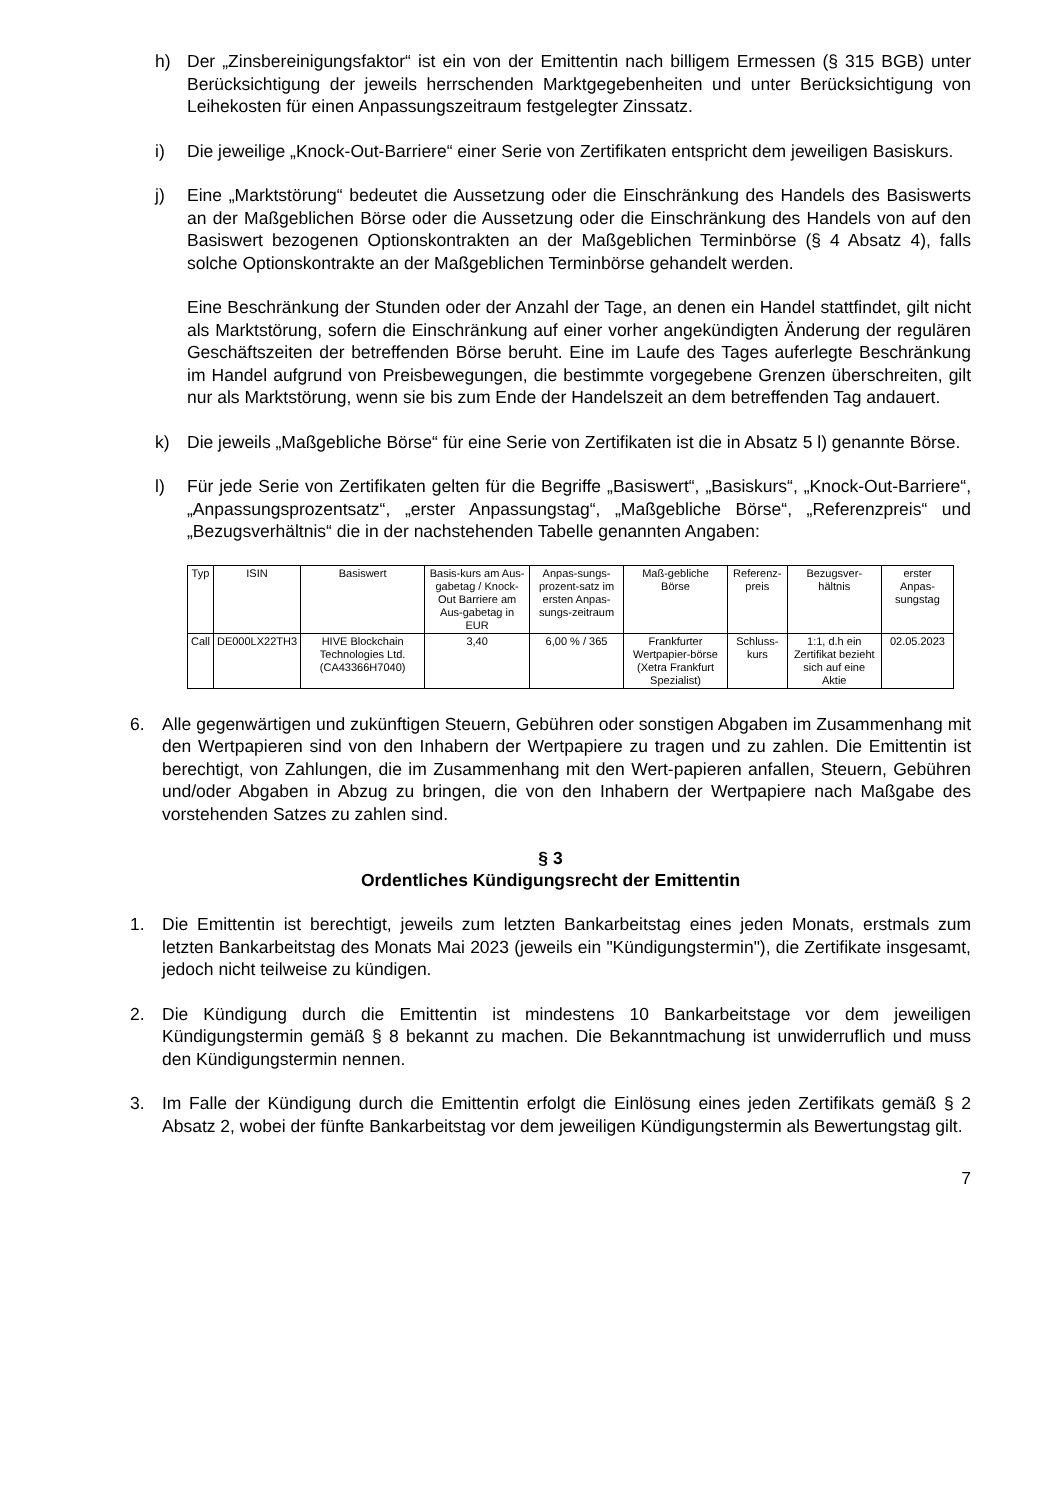h) Der „Zinsbereinigungsfaktor“ ist ein von der Emittentin nach billigem Ermessen (§ 315 BGB) unter Berücksichtigung der jeweils herrschenden Marktgegebenheiten und unter Berücksichtigung von Leihekosten für einen Anpassungszeitraum festgelegter Zinssatz.
i) Die jeweilige „Knock-Out-Barriere“ einer Serie von Zertifikaten entspricht dem jeweiligen Basiskurs.
j) Eine „Marktstörung“ bedeutet die Aussetzung oder die Einschränkung des Handels des Basiswerts an der Maßgeblichen Börse oder die Aussetzung oder die Einschränkung des Handels von auf den Basiswert bezogenen Optionskontrakten an der Maßgeblichen Terminbörse (§ 4 Absatz 4), falls solche Optionskontrakte an der Maßgeblichen Terminbörse gehandelt werden.
Eine Beschränkung der Stunden oder der Anzahl der Tage, an denen ein Handel stattfindet, gilt nicht als Marktstörung, sofern die Einschränkung auf einer vorher angekündigten Änderung der regulären Geschäftszeiten der betreffenden Börse beruht. Eine im Laufe des Tages auferlegte Beschränkung im Handel aufgrund von Preisbewegungen, die bestimmte vorgegebene Grenzen überschreiten, gilt nur als Marktstörung, wenn sie bis zum Ende der Handelszeit an dem betreffenden Tag andauert.
k) Die jeweils „Maßgebliche Börse“ für eine Serie von Zertifikaten ist die in Absatz 5 l) genannte Börse.
l) Für jede Serie von Zertifikaten gelten für die Begriffe „Basiswert“, „Basiskurs“, „Knock-Out-Barriere“, „Anpassungsprozentsatz“, „erster Anpassungstag“, „Maßgebliche Börse“, „Referenzpreis“ und „Bezugsverhältnis“ die in der nachstehenden Tabelle genannten Angaben:
| Typ | ISIN | Basiswert | Basis-kurs am Aus-gabetag / Knock-Out Barriere am Aus-gabetag in EUR | Anpas-sungs-prozent-satz im ersten Anpas-sungs-zeitraum | Maß-gebliche Börse | Referenz-preis | Bezugsver-hältnis | erster Anpas-sungstag |
| --- | --- | --- | --- | --- | --- | --- | --- | --- |
| Call | DE000LX22TH3 | HIVE Blockchain Technologies Ltd. (CA43366H7040) | 3,40 | 6,00 % / 365 | Frankfurter Wertpapier-börse (Xetra Frankfurt Spezialist) | Schluss-kurs | 1:1, d.h ein Zertifikat bezieht sich auf eine Aktie | 02.05.2023 |
6. Alle gegenwärtigen und zukünftigen Steuern, Gebühren oder sonstigen Abgaben im Zusammenhang mit den Wertpapieren sind von den Inhabern der Wertpapiere zu tragen und zu zahlen. Die Emittentin ist berechtigt, von Zahlungen, die im Zusammenhang mit den Wert-papieren anfallen, Steuern, Gebühren und/oder Abgaben in Abzug zu bringen, die von den Inhabern der Wertpapiere nach Maßgabe des vorstehenden Satzes zu zahlen sind.
§ 3
Ordentliches Kündigungsrecht der Emittentin
1. Die Emittentin ist berechtigt, jeweils zum letzten Bankarbeitstag eines jeden Monats, erstmals zum letzten Bankarbeitstag des Monats Mai 2023 (jeweils ein "Kündigungstermin"), die Zertifikate insgesamt, jedoch nicht teilweise zu kündigen.
2. Die Kündigung durch die Emittentin ist mindestens 10 Bankarbeitstage vor dem jeweiligen Kündigungstermin gemäß § 8 bekannt zu machen. Die Bekanntmachung ist unwiderruflich und muss den Kündigungstermin nennen.
3. Im Falle der Kündigung durch die Emittentin erfolgt die Einlösung eines jeden Zertifikats gemäß § 2 Absatz 2, wobei der fünfte Bankarbeitstag vor dem jeweiligen Kündigungstermin als Bewertungstag gilt.
7